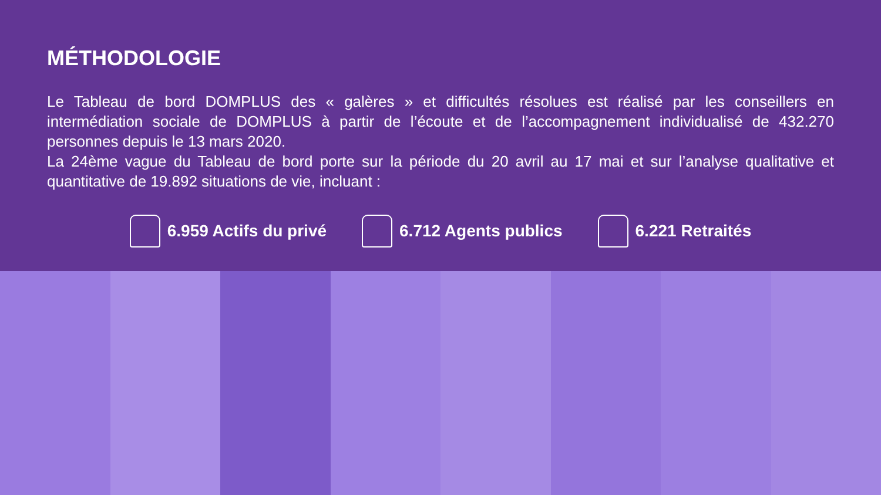MÉTHODOLOGIE
Le Tableau de bord DOMPLUS des « galères » et difficultés résolues est réalisé par les conseillers en intermédiation sociale de DOMPLUS à partir de l’écoute et de l’accompagnement individualisé de 432.270 personnes depuis le 13 mars 2020.
La 24ème vague du Tableau de bord porte sur la période du 20 avril au 17 mai et sur l’analyse qualitative et quantitative de 19.892 situations de vie, incluant :
6.959 Actifs du privé 6.712 Agents publics 6.221 Retraités